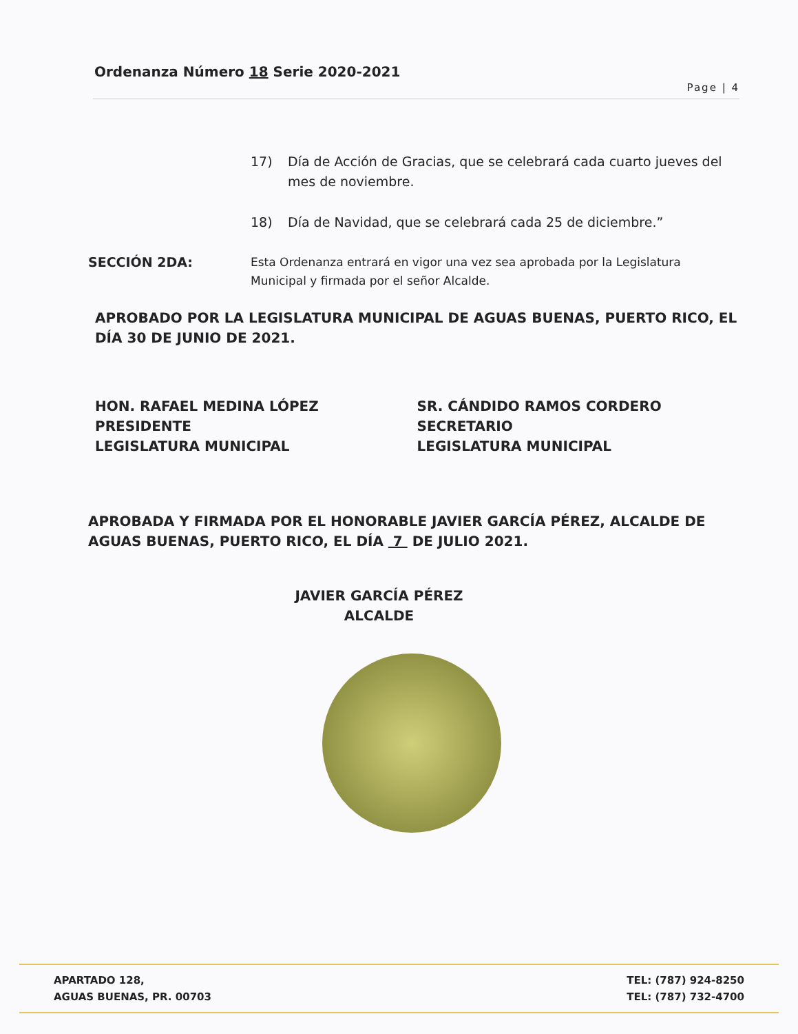Ordenanza Número 18 Serie 2020-2021
Page | 4
17) Día de Acción de Gracias, que se celebrará cada cuarto jueves del mes de noviembre.
18) Día de Navidad, que se celebrará cada 25 de diciembre.”
SECCIÓN 2DA: Esta Ordenanza entrará en vigor una vez sea aprobada por la Legislatura Municipal y firmada por el señor Alcalde.
APROBADO POR LA LEGISLATURA MUNICIPAL DE AGUAS BUENAS, PUERTO RICO, EL DÍA 30 DE JUNIO DE 2021.
HON. RAFAEL MEDINA LÓPEZ
PRESIDENTE
LEGISLATURA MUNICIPAL
SR. CÁNDIDO RAMOS CORDERO
SECRETARIO
LEGISLATURA MUNICIPAL
APROBADA Y FIRMADA POR EL HONORABLE JAVIER GARCÍA PÉREZ, ALCALDE DE AGUAS BUENAS, PUERTO RICO, EL DÍA 7 DE JULIO 2021.
JAVIER GARCÍA PÉREZ
ALCALDE
APARTADO 128,
AGUAS BUENAS, PR. 00703
TEL: (787) 924-8250
TEL: (787) 732-4700